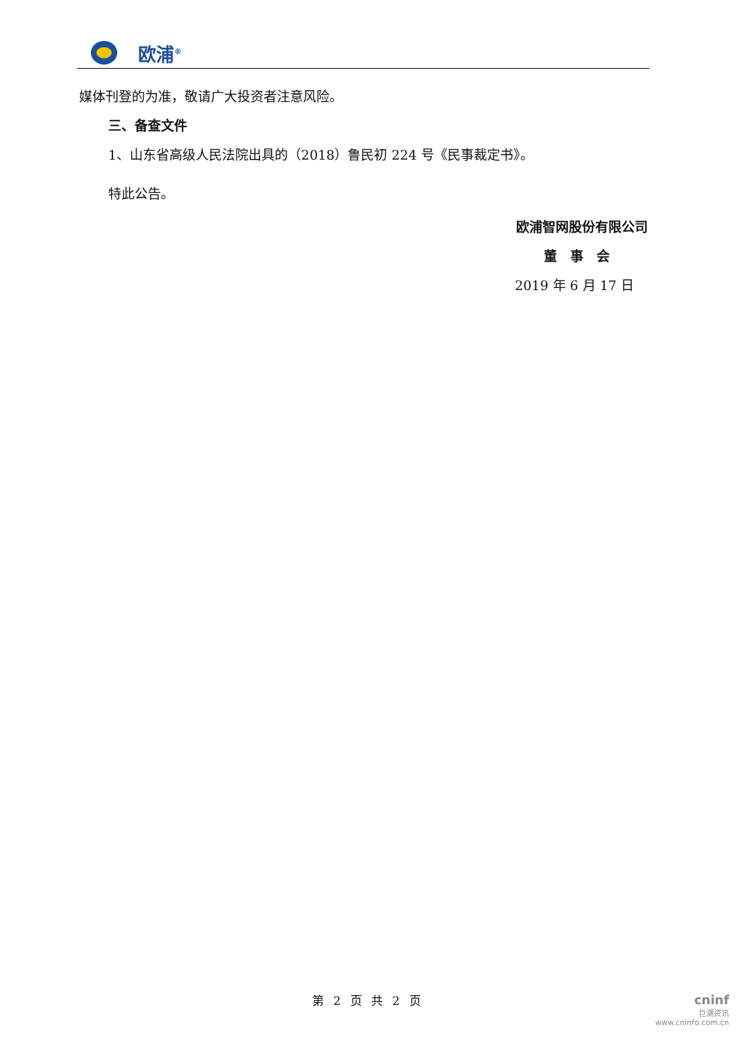欧浦<sup>®</sup>
媒体刊登的为准，敬请广大投资者注意风险。
三、备查文件
1、山东省高级人民法院出具的（2018）鲁民初 224 号《民事裁定书》。
特此公告。
欧浦智网股份有限公司
董　事　会
2019 年 6 月 17 日
第 2 页 共 2 页
cninf
巨潮资讯
www.cninfo.com.cn